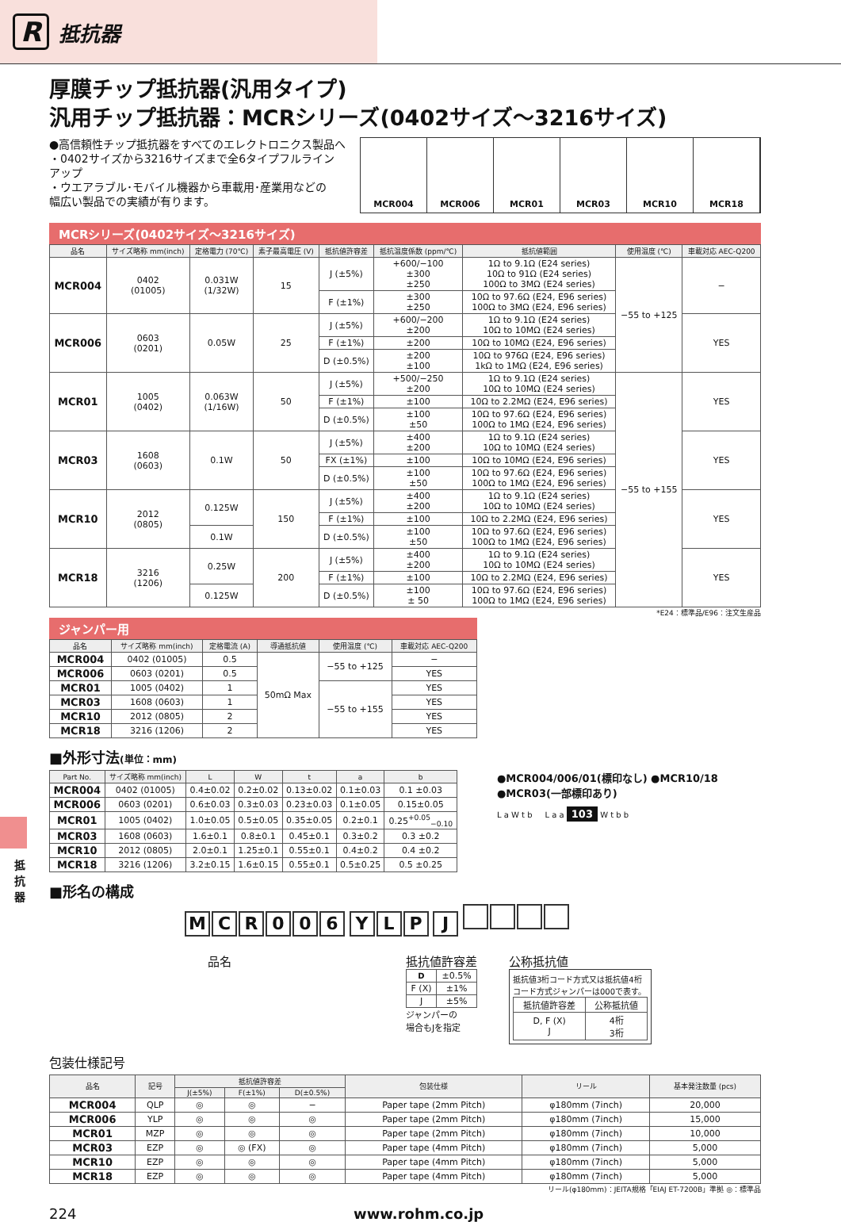R抵抗器
抵抗器
厚膜チップ抵抗器(汎用タイプ)
汎用チップ抵抗器：MCRシリーズ(0402サイズ～3216サイズ)
●高信頼性チップ抵抗器をすべてのエレクトロニクス製品へ
・0402サイズから3216サイズまで全6タイプフルライン
アップ
・ウエアラブル･モバイル機器から車載用･産業用などの
幅広い製品での実績が有ります。
MCR004 MCR006 MCR01 MCR03 MCR10 MCR18
MCRシリーズ(0402サイズ～3216サイズ)
| 品名 | サイズ略称 mm(inch) | 定格電力 (70℃) | 素子最高電圧 (V) | 抵抗値許容差 | 抵抗温度係数 (ppm/℃) | 抵抗値範囲 | 使用温度 (℃) | 車載対応 AEC-Q200 |
| --- | --- | --- | --- | --- | --- | --- | --- | --- |
| MCR004 | 0402 (01005) | 0.031W (1/32W) | 15 | J (±5%) | +600/−100 ±300 ±250 | 1Ω to 9.1Ω (E24 series) 10Ω to 91Ω (E24 series) 100Ω to 3MΩ (E24 series) | −55 to +125 | − |
| | | | | F (±1%) | ±300 ±250 | 10Ω to 97.6Ω (E24, E96 series) 100Ω to 3MΩ (E24, E96 series) | | |
| MCR006 | 0603 (0201) | 0.05W | 25 | J (±5%) | +600/−200 ±200 | 1Ω to 9.1Ω (E24 series) 10Ω to 10MΩ (E24 series) | | YES |
| | | | | F (±1%) | ±200 | 10Ω to 10MΩ (E24, E96 series) | | |
| | | | | D (±0.5%) | ±200 ±100 | 10Ω to 976Ω (E24, E96 series) 1kΩ to 1MΩ (E24, E96 series) | | |
| MCR01 | 1005 (0402) | 0.063W (1/16W) | 50 | J (±5%) | +500/−250 ±200 | 1Ω to 9.1Ω (E24 series) 10Ω to 10MΩ (E24 series) | −55 to +155 | YES |
| | | | | F (±1%) | ±100 | 10Ω to 2.2MΩ (E24, E96 series) | | |
| | | | | D (±0.5%) | ±100 ±50 | 10Ω to 97.6Ω (E24, E96 series) 100Ω to 1MΩ (E24, E96 series) | | |
| MCR03 | 1608 (0603) | 0.1W | 50 | J (±5%) | ±400 ±200 | 1Ω to 9.1Ω (E24 series) 10Ω to 10MΩ (E24 series) | | YES |
| | | | | FX (±1%) | ±100 | 10Ω to 10MΩ (E24, E96 series) | | |
| | | | | D (±0.5%) | ±100 ±50 | 10Ω to 97.6Ω (E24, E96 series) 100Ω to 1MΩ (E24, E96 series) | | |
| MCR10 | 2012 (0805) | 0.125W | 150 | J (±5%) | ±400 ±200 | 1Ω to 9.1Ω (E24 series) 10Ω to 10MΩ (E24 series) | | YES |
| | | | | F (±1%) | ±100 | 10Ω to 2.2MΩ (E24, E96 series) | | |
| | | 0.1W | | D (±0.5%) | ±100 ±50 | 10Ω to 97.6Ω (E24, E96 series) 100Ω to 1MΩ (E24, E96 series) | | |
| MCR18 | 3216 (1206) | 0.25W | 200 | J (±5%) | ±400 ±200 | 1Ω to 9.1Ω (E24 series) 10Ω to 10MΩ (E24 series) | | YES |
| | | | | F (±1%) | ±100 | 10Ω to 2.2MΩ (E24, E96 series) | | |
| | | 0.125W | | D (±0.5%) | ±100 ± 50 | 10Ω to 97.6Ω (E24, E96 series) 100Ω to 1MΩ (E24, E96 series) | | |
*E24：標準品/E96：注文生産品
ジャンパー用
| 品名 | サイズ略称 mm(inch) | 定格電流 (A) | 導通抵抗値 | 使用温度 (℃) | 車載対応 AEC-Q200 |
| --- | --- | --- | --- | --- | --- |
| MCR004 | 0402 (01005) | 0.5 | 50mΩ Max | −55 to +125 | − |
| MCR006 | 0603 (0201) | 0.5 | | | YES |
| MCR01 | 1005 (0402) | 1 | | −55 to +155 | YES |
| MCR03 | 1608 (0603) | 1 | | | YES |
| MCR10 | 2012 (0805) | 2 | | | YES |
| MCR18 | 3216 (1206) | 2 | | | YES |
■外形寸法(単位：mm)
| Part No. | サイズ略称 mm(inch) | L | W | t | a | b |
| --- | --- | --- | --- | --- | --- | --- |
| MCR004 | 0402 (01005) | 0.4±0.02 | 0.2±0.02 | 0.13±0.02 | 0.1±0.03 | 0.1 ±0.03 |
| MCR006 | 0603 (0201) | 0.6±0.03 | 0.3±0.03 | 0.23±0.03 | 0.1±0.05 | 0.15±0.05 |
| MCR01 | 1005 (0402) | 1.0±0.05 | 0.5±0.05 | 0.35±0.05 | 0.2±0.1 | 0.25<sup>+0.05</sup><sub>−0.10</sub> |
| MCR03 | 1608 (0603) | 1.6±0.1 | 0.8±0.1 | 0.45±0.1 | 0.3±0.2 | 0.3 ±0.2 |
| MCR10 | 2012 (0805) | 2.0±0.1 | 1.25±0.1 | 0.55±0.1 | 0.4±0.2 | 0.4 ±0.2 |
| MCR18 | 3216 (1206) | 3.2±0.15 | 1.6±0.15 | 0.55±0.1 | 0.5±0.25 | 0.5 ±0.25 |
●MCR004/006/01(標印なし) ●MCR10/18
●MCR03(一部標印あり)
L a W t b L a a 103 W t b b
■形名の構成
MCR 006 YLP J
品名 抵抗値許容差
| D | ±0.5% |
| F (X) | ±1% |
| J | ±5% |
ジャンパーの
場合もJを指定
公称抵抗値
抵抗値3桁コード方式又は抵抗値4桁コード方式ジャンパーは000で表す。
| 抵抗値許容差 | 公称抵抗値 |
| D, F (X) J | 4桁 3桁 |
包装仕様記号
| 品名 | 記号 | 抵抗値許容差 | | | 包装仕様 | リール | 基本発注数量 (pcs) |
| --- | --- | --- | --- | --- | --- | --- | --- |
| | | J(±5%) | F(±1%) | D(±0.5%) | | | |
| MCR004 | QLP | ◎ | ◎ | − | Paper tape (2mm Pitch) | φ180mm (7inch) | 20,000 |
| MCR006 | YLP | ◎ | ◎ | ◎ | Paper tape (2mm Pitch) | φ180mm (7inch) | 15,000 |
| MCR01 | MZP | ◎ | ◎ | ◎ | Paper tape (2mm Pitch) | φ180mm (7inch) | 10,000 |
| MCR03 | EZP | ◎ | ◎ (FX) | ◎ | Paper tape (4mm Pitch) | φ180mm (7inch) | 5,000 |
| MCR10 | EZP | ◎ | ◎ | ◎ | Paper tape (4mm Pitch) | φ180mm (7inch) | 5,000 |
| MCR18 | EZP | ◎ | ◎ | ◎ | Paper tape (4mm Pitch) | φ180mm (7inch) | 5,000 |
リール(φ180mm)：JEITA規格「EIAJ ET-7200B」準拠 ◎：標準品
224 www.rohm.co.jp